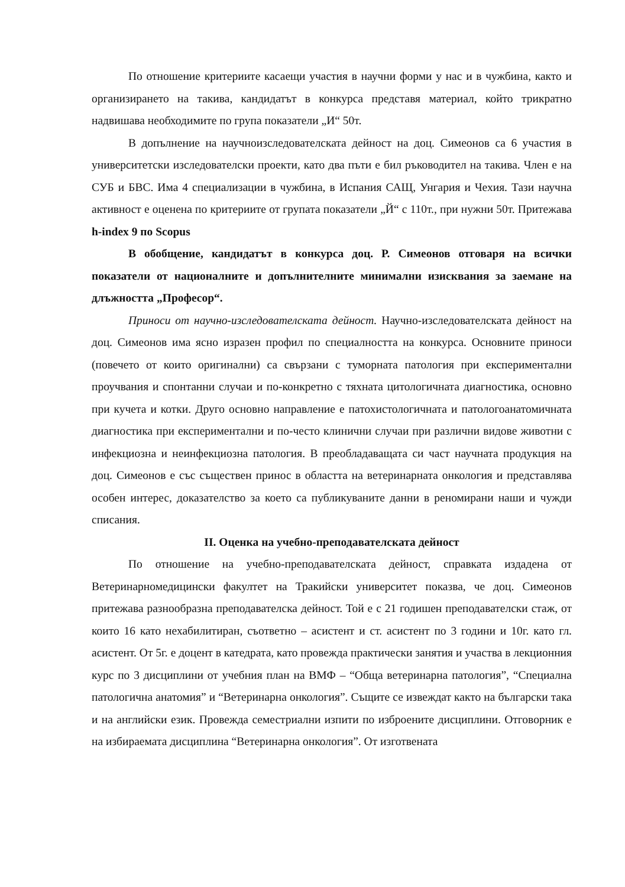По отношение критериите касаещи участия в научни форми у нас и в чужбина, както и организирането на такива, кандидатът в конкурса представя материал, който трикратно надвишава необходимите по група показатели „И“ 50т.
В допълнение на научноизследователската дейност на доц. Симеонов са 6 участия в университетски изследователски проекти, като два пъти е бил ръководител на такива. Член е на СУБ и БВС. Има 4 специализации в чужбина, в Испания САЩ, Унгария и Чехия. Тази научна активност е оценена по критериите от групата показатели „Й“ с 110т., при нужни 50т. Притежава h-index 9 по Scopus
В обобщение, кандидатът в конкурса доц. Р. Симеонов отговаря на всички показатели от националните и допълнителните минимални изисквания за заемане на длъжността „Професор“.
Приноси от научно-изследователската дейност. Научно-изследователската дейност на доц. Симеонов има ясно изразен профил по специалността на конкурса. Основните приноси (повечето от които оригинални) са свързани с туморната патология при експериментални проучвания и спонтанни случаи и по-конкретно с тяхната цитологичната диагностика, основно при кучета и котки. Друго основно направление е патохистологичната и патологоанатомичната диагностика при експериментални и по-често клинични случаи при различни видове животни с инфекциозна и неинфекциозна патология. В преобладаващата си част научната продукция на доц. Симеонов е със съществен принос в областта на ветеринарната онкология и представлява особен интерес, доказателство за което са публикуваните данни в реномирани наши и чужди списания.
II. Оценка на учебно-преподавателската дейност
По отношение на учебно-преподавателската дейност, справката издадена от Ветеринарномедицински факултет на Тракийски университет показва, че доц. Симеонов притежава разнообразна преподавателска дейност. Той е с 21 годишен преподавателски стаж, от които 16 като нехабилитиран, съответно – асистент и ст. асистент по 3 години и 10г. като гл. асистент. От 5г. е доцент в катедрата, като провежда практически занятия и участва в лекционния курс по 3 дисциплини от учебния план на ВМФ – “Обща ветеринарна патология”, “Специална патологична анатомия” и “Ветеринарна онкология”. Същите се извеждат както на български така и на английски език. Провежда семестриални изпити по изброените дисциплини. Отговорник е на избираемата дисциплина “Ветеринарна онкология”. От изготвената